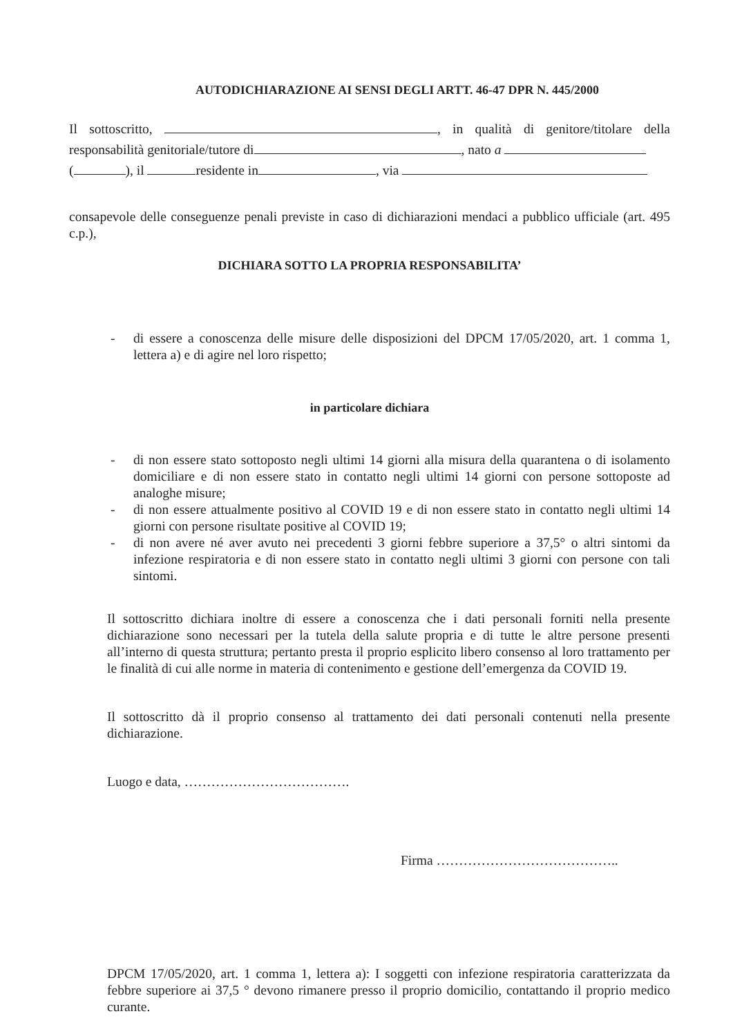AUTODICHIARAZIONE AI SENSI DEGLI ARTT. 46-47 DPR N. 445/2000
Il sottoscritto, , in qualità di genitore/titolare della responsabilità genitoriale/tutore di , nato a
( ), il residente in , via
consapevole delle conseguenze penali previste in caso di dichiarazioni mendaci a pubblico ufficiale (art. 495 c.p.),
DICHIARA SOTTO LA PROPRIA RESPONSABILITA’
- di essere a conoscenza delle misure delle disposizioni del DPCM 17/05/2020, art. 1 comma 1, lettera a) e di agire nel loro rispetto;
in particolare dichiara
- di non essere stato sottoposto negli ultimi 14 giorni alla misura della quarantena o di isolamento domiciliare e di non essere stato in contatto negli ultimi 14 giorni con persone sottoposte ad analoghe misure;
- di non essere attualmente positivo al COVID 19 e di non essere stato in contatto negli ultimi 14 giorni con persone risultate positive al COVID 19;
- di non avere né aver avuto nei precedenti 3 giorni febbre superiore a 37,5° o altri sintomi da infezione respiratoria e di non essere stato in contatto negli ultimi 3 giorni con persone con tali sintomi.
Il sottoscritto dichiara inoltre di essere a conoscenza che i dati personali forniti nella presente dichiarazione sono necessari per la tutela della salute propria e di tutte le altre persone presenti all’interno di questa struttura; pertanto presta il proprio esplicito libero consenso al loro trattamento per le finalità di cui alle norme in materia di contenimento e gestione dell’emergenza da COVID 19.
Il sottoscritto dà il proprio consenso al trattamento dei dati personali contenuti nella presente dichiarazione.
Luogo e data, ……………………………….
Firma …………………………………..
DPCM 17/05/2020, art. 1 comma 1, lettera a): I soggetti con infezione respiratoria caratterizzata da febbre superiore ai 37,5 ° devono rimanere presso il proprio domicilio, contattando il proprio medico curante.